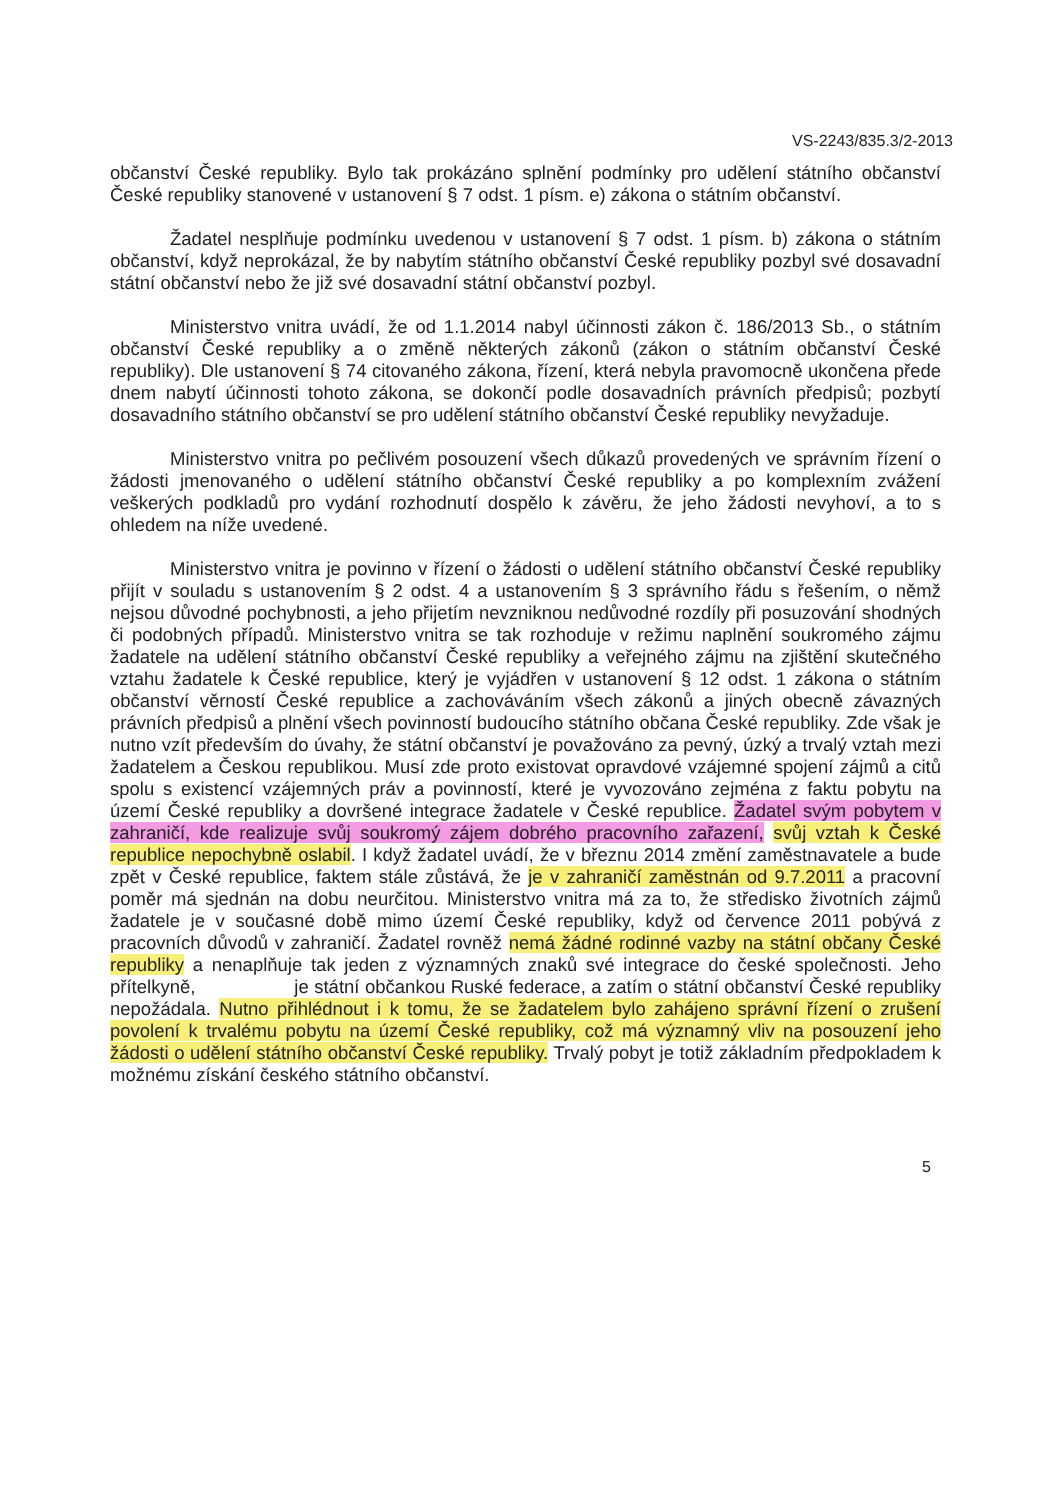VS-2243/835.3/2-2013
občanství České republiky. Bylo tak prokázáno splnění podmínky pro udělení státního občanství České republiky stanovené v ustanovení § 7 odst. 1 písm. e) zákona o státním občanství.
Žadatel nesplňuje podmínku uvedenou v ustanovení § 7 odst. 1 písm. b) zákona o státním občanství, když neprokázal, že by nabytím státního občanství České republiky pozbyl své dosavadní státní občanství nebo že již své dosavadní státní občanství pozbyl.
Ministerstvo vnitra uvádí, že od 1.1.2014 nabyl účinnosti zákon č. 186/2013 Sb., o státním občanství České republiky a o změně některých zákonů (zákon o státním občanství České republiky). Dle ustanovení § 74 citovaného zákona, řízení, která nebyla pravomocně ukončena přede dnem nabytí účinnosti tohoto zákona, se dokončí podle dosavadních právních předpisů; pozbytí dosavadního státního občanství se pro udělení státního občanství České republiky nevyžaduje.
Ministerstvo vnitra po pečlivém posouzení všech důkazů provedených ve správním řízení o žádosti jmenovaného o udělení státního občanství České republiky a po komplexním zvážení veškerých podkladů pro vydání rozhodnutí dospělo k závěru, že jeho žádosti nevyhoví, a to s ohledem na níže uvedené.
Ministerstvo vnitra je povinno v řízení o žádosti o udělení státního občanství České republiky přijít v souladu s ustanovením § 2 odst. 4 a ustanovením § 3 správního řádu s řešením, o němž nejsou důvodné pochybnosti, a jeho přijetím nevzniknou nedůvodné rozdíly při posuzování shodných či podobných případů. Ministerstvo vnitra se tak rozhoduje v režimu naplnění soukromého zájmu žadatele na udělení státního občanství České republiky a veřejného zájmu na zjištění skutečného vztahu žadatele k České republice, který je vyjádřen v ustanovení § 12 odst. 1 zákona o státním občanství věrností České republice a zachováváním všech zákonů a jiných obecně závazných právních předpisů a plnění všech povinností budoucího státního občana České republiky. Zde však je nutno vzít především do úvahy, že státní občanství je považováno za pevný, úzký a trvalý vztah mezi žadatelem a Českou republikou. Musí zde proto existovat opravdové vzájemné spojení zájmů a citů spolu s existencí vzájemných práv a povinností, které je vyvozováno zejména z faktu pobytu na území České republiky a dovršené integrace žadatele v České republice. Žadatel svým pobytem v zahraničí, kde realizuje svůj soukromý zájem dobrého pracovního zařazení, svůj vztah k České republice nepochybně oslabil. I když žadatel uvádí, že v březnu 2014 změní zaměstnavatele a bude zpět v České republice, faktem stále zůstává, že je v zahraničí zaměstnán od 9.7.2011 a pracovní poměr má sjednán na dobu neurčitou. Ministerstvo vnitra má za to, že středisko životních zájmů žadatele je v současné době mimo území České republiky, když od července 2011 pobývá z pracovních důvodů v zahraničí. Žadatel rovněž nemá žádné rodinné vazby na státní občany České republiky a nenaplňuje tak jeden z významných znaků své integrace do české společnosti. Jeho přítelkyně, je státní občankou Ruské federace, a zatím o státní občanství České republiky nepožádala. Nutno přihlédnout i k tomu, že se žadatelem bylo zahájeno správní řízení o zrušení povolení k trvalému pobytu na území České republiky, což má významný vliv na posouzení jeho žádosti o udělení státního občanství České republiky. Trvalý pobyt je totiž základním předpokladem k možnému získání českého státního občanství.
5